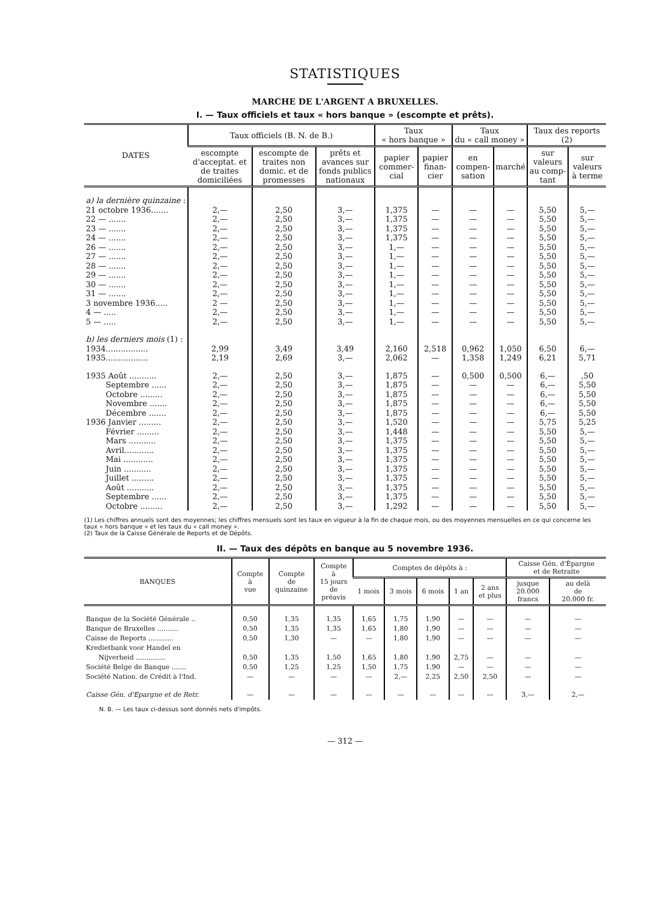STATISTIQUES
MARCHE DE L'ARGENT A BRUXELLES.
I. — Taux officiels et taux « hors banque » (escompte et prêts).
| DATES | Taux officiels (B. N. de B.) | | | Taux « hors banque » | | Taux du « call money » | | Taux des reports (2) | |
| --- | --- | --- | --- | --- | --- | --- | --- | --- | --- |
| | escompte d'acceptat. et de traites domiciliées | escompte de traites non domic. et de promesses | prêts et avances sur fonds publics nationaux | papier commer-cial | papier finan-cier | en compen-sation | marché | sur valeurs au comp-tant | sur valeurs à terme |
| a) la dernière quinzaine : | | | | | | | | | |
| 21 octobre 1936....... | 2,— | 2,50 | 3,— | 1,375 | — | — | — | 5,50 | 5,— |
| 22 — ....... | 2,— | 2,50 | 3,— | 1,375 | — | — | — | 5,50 | 5,— |
| 23 — ....... | 2,— | 2,50 | 3,— | 1,375 | — | — | — | 5,50 | 5,— |
| 24 — ....... | 2,— | 2,50 | 3,— | 1,375 | — | — | — | 5,50 | 5,— |
| 26 — ....... | 2,— | 2,50 | 3,— | 1,— | — | — | — | 5,50 | 5,— |
| 27 — ....... | 2,— | 2,50 | 3,— | 1,— | — | — | — | 5,50 | 5,— |
| 28 — ....... | 2,— | 2,50 | 3,— | 1,— | — | — | — | 5,50 | 5,— |
| 29 — ....... | 2,— | 2,50 | 3,— | 1,— | — | — | — | 5,50 | 5,— |
| 30 — ....... | 2,— | 2,50 | 3,— | 1,— | — | — | — | 5,50 | 5,— |
| 31 — ....... | 2,— | 2,50 | 3,— | 1,— | — | — | — | 5,50 | 5,— |
| 3 novembre 1936..... | 2 — | 2,50 | 3,— | 1,— | — | — | — | 5,50 | 5,— |
| 4 — ..... | 2,— | 2,50 | 3,— | 1,— | — | — | — | 5,50 | 5,— |
| 5 — ..... | 2,— | 2,50 | 3,— | 1,— | — | — | — | 5,50 | 5,— |
| b) les derniers mois (1) : | | | | | | | | | |
| 1934................. | 2,99 | 3,49 | 3,49 | 2,160 | 2,518 | 0,962 | 1,050 | 6,50 | 6,— |
| 1935................. | 2,19 | 2,69 | 3,— | 2,062 | — | 1,358 | 1,249 | 6,21 | 5,71 |
| 1935 Août ........... | 2,— | 2,50 | 3,— | 1,875 | — | 0,500 | 0,500 | 6,— | ,50 |
| Septembre ...... | 2,— | 2,50 | 3,— | 1,875 | — | — | — | 6,— | 5,50 |
| Octobre ......... | 2,— | 2,50 | 3,— | 1,875 | — | — | — | 6,— | 5,50 |
| Novembre ....... | 2,— | 2,50 | 3,— | 1,875 | — | — | — | 6,— | 5,50 |
| Décembre ....... | 2,— | 2,50 | 3,— | 1,875 | — | — | — | 6,— | 5,50 |
| 1936 Janvier ......... | 2,— | 2,50 | 3,— | 1,520 | — | — | — | 5,75 | 5,25 |
| Février ......... | 2,— | 2,50 | 3,— | 1,448 | — | — | — | 5,50 | 5,— |
| Mars ........... | 2,— | 2,50 | 3,— | 1,375 | — | — | — | 5,50 | 5,— |
| Avril............ | 2,— | 2,50 | 3,— | 1,375 | — | — | — | 5,50 | 5,— |
| Mai ............ | 2,— | 2,50 | 3,— | 1,375 | — | — | — | 5,50 | 5,— |
| Juin ........... | 2,— | 2,50 | 3,— | 1,375 | — | — | — | 5,50 | 5,— |
| Juillet ......... | 2,— | 2,50 | 3,— | 1,375 | — | — | — | 5,50 | 5,— |
| Août ........... | 2,— | 2,50 | 3,— | 1,375 | — | — | — | 5,50 | 5,— |
| Septembre ...... | 2,— | 2,50 | 3,— | 1,375 | — | — | — | 5,50 | 5,— |
| Octobre ......... | 2,— | 2,50 | 3,— | 1,292 | — | — | — | 5,50 | 5,— |
(1) Les chiffres annuels sont des moyennes; les chiffres mensuels sont les taux en vigueur à la fin de chaque mois, ou des moyennes mensuelles en ce qui concerne les taux « hors banque » et les taux du « call money ».
(2) Taux de la Caisse Générale de Reports et de Dépôts.
II. — Taux des dépôts en banque au 5 novembre 1936.
| BANQUES | Compte à vue | Compte de quinzaine | Compte à 15 jours de préavis | Comptes de dépôts à : | | | | | Caisse Gén. d'Épargne et de Retraite | |
| --- | --- | --- | --- | --- | --- | --- | --- | --- | --- | --- |
| | | | | 1 mois | 3 mois | 6 mois | 1 an | 2 ans et plus | jusque 20.000 francs | au delà de 20.000 fr. |
| Banque de la Société Générale .. | 0,50 | 1,35 | 1,35 | 1,65 | 1,75 | 1,90 | — | — | — | — |
| Banque de Bruxelles .......... | 0,50 | 1,35 | 1,35 | 1,65 | 1,80 | 1,90 | — | — | — | — |
| Caisse de Reports ............ | 0,50 | 1,30 | — | — | 1,80 | 1,90 | — | — | — | — |
| Kredietbank voor Handel en Nijverheid .............. | 0,50 | 1,35 | 1,50 | 1,65 | 1,80 | 1,90 | 2,75 | — | — | — |
| Société Belge de Banque ....... | 0,50 | 1,25 | 1,25 | 1,50 | 1,75 | 1,90 | — | — | — | — |
| Société Nation. de Crédit à l'Ind. | — | — | — | — | 2,— | 2,25 | 2,50 | 2,50 | — | — |
| Caisse Gén. d'Epargne et de Retr. | — | — | — | — | — | — | — | — | 3,— | 2,— |
N. B. — Les taux ci-dessus sont donnés nets d'impôts.
— 312 —